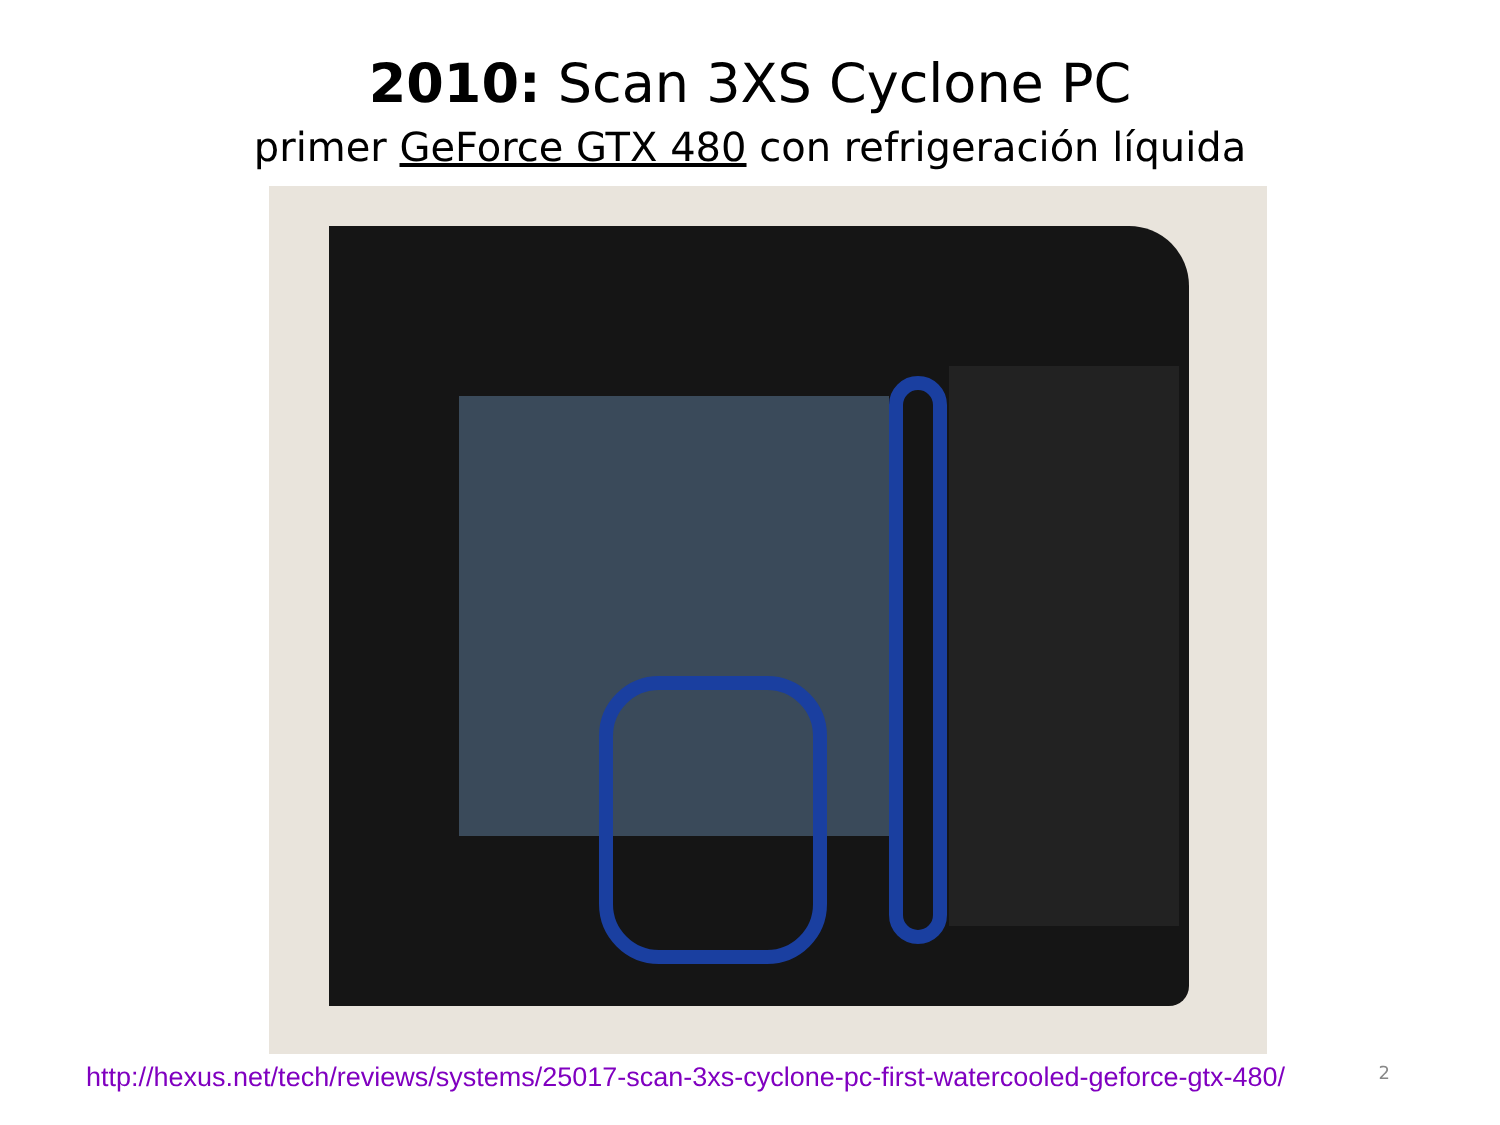2010: Scan 3XS Cyclone PC
primer GeForce GTX 480 con refrigeración líquida
http://hexus.net/tech/reviews/systems/25017-scan-3xs-cyclone-pc-first-watercooled-geforce-gtx-480/ 2